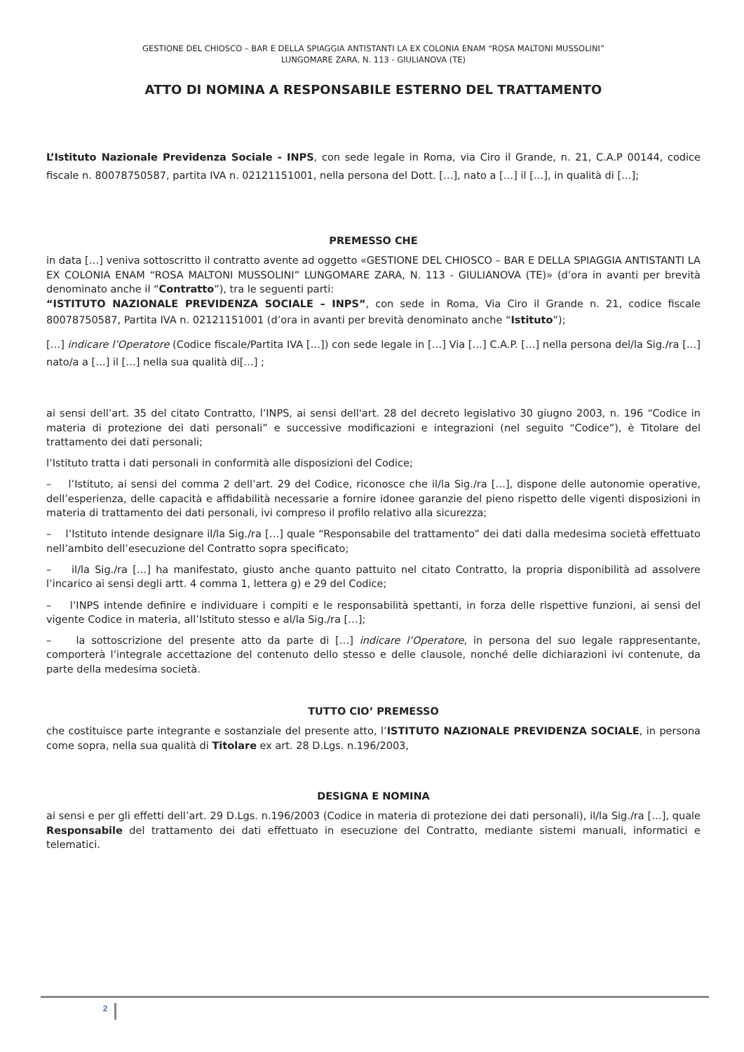GESTIONE DEL CHIOSCO – BAR E DELLA SPIAGGIA ANTISTANTI LA EX COLONIA ENAM “ROSA MALTONI MUSSOLINI”
LUNGOMARE ZARA, N. 113 - GIULIANOVA (TE)
ATTO DI NOMINA A RESPONSABILE ESTERNO DEL TRATTAMENTO
L’Istituto Nazionale Previdenza Sociale - INPS, con sede legale in Roma, via Ciro il Grande, n. 21, C.A.P 00144, codice fiscale n. 80078750587, partita IVA n. 02121151001, nella persona del Dott. […], nato a […] il […], in qualità di […];
PREMESSO CHE
in data […] veniva sottoscritto il contratto avente ad oggetto «GESTIONE DEL CHIOSCO – BAR E DELLA SPIAGGIA ANTISTANTI LA EX COLONIA ENAM “ROSA MALTONI MUSSOLINI” LUNGOMARE ZARA, N. 113 - GIULIANOVA (TE)» (d’ora in avanti per brevità denominato anche il “Contratto”), tra le seguenti parti:
“ISTITUTO NAZIONALE PREVIDENZA SOCIALE – INPS”, con sede in Roma, Via Ciro il Grande n. 21, codice fiscale 80078750587, Partita IVA n. 02121151001 (d’ora in avanti per brevità denominato anche “Istituto”);
[…] indicare l’Operatore (Codice fiscale/Partita IVA […]) con sede legale in […] Via […] C.A.P. […] nella persona del/la Sig./ra […] nato/a a […] il […] nella sua qualità di[…] ;
ai sensi dell’art. 35 del citato Contratto, l’INPS, ai sensi dell'art. 28 del decreto legislativo 30 giugno 2003, n. 196 “Codice in materia di protezione dei dati personali” e successive modificazioni e integrazioni (nel seguito “Codice”), è Titolare del trattamento dei dati personali;
l’Istituto tratta i dati personali in conformità alle disposizioni del Codice;
– l’Istituto, ai sensi del comma 2 dell’art. 29 del Codice, riconosce che il/la Sig./ra […], dispone delle autonomie operative, dell’esperienza, delle capacità e affidabilità necessarie a fornire idonee garanzie del pieno rispetto delle vigenti disposizioni in materia di trattamento dei dati personali, ivi compreso il profilo relativo alla sicurezza;
– l’Istituto intende designare il/la Sig./ra […] quale “Responsabile del trattamento” dei dati dalla medesima società effettuato nell’ambito dell’esecuzione del Contratto sopra specificato;
– il/la Sig./ra […] ha manifestato, giusto anche quanto pattuito nel citato Contratto, la propria disponibilità ad assolvere l’incarico ai sensi degli artt. 4 comma 1, lettera g) e 29 del Codice;
– l’INPS intende definire e individuare i compiti e le responsabilità spettanti, in forza delle rispettive funzioni, ai sensi del vigente Codice in materia, all’Istituto stesso e al/la Sig./ra […];
– la sottoscrizione del presente atto da parte di […] indicare l’Operatore, in persona del suo legale rappresentante, comporterà l’integrale accettazione del contenuto dello stesso e delle clausole, nonché delle dichiarazioni ivi contenute, da parte della medesima società.
TUTTO CIO’ PREMESSO
che costituisce parte integrante e sostanziale del presente atto, l’ISTITUTO NAZIONALE PREVIDENZA SOCIALE, in persona come sopra, nella sua qualità di Titolare ex art. 28 D.Lgs. n.196/2003,
DESIGNA E NOMINA
ai sensi e per gli effetti dell’art. 29 D.Lgs. n.196/2003 (Codice in materia di protezione dei dati personali), il/la Sig./ra […], quale Responsabile del trattamento dei dati effettuato in esecuzione del Contratto, mediante sistemi manuali, informatici e telematici.
2